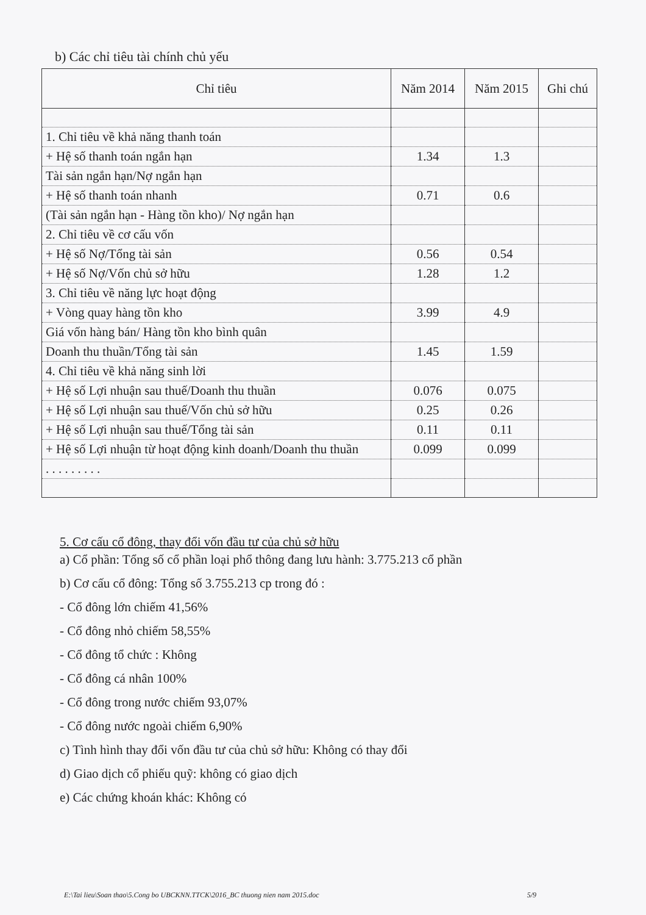b) Các chỉ tiêu tài chính chủ yếu
| Chỉ tiêu | Năm 2014 | Năm 2015 | Ghi chú |
| --- | --- | --- | --- |
| 1. Chỉ tiêu về khả năng thanh toán | | | |
| + Hệ số thanh toán ngắn hạn | 1.34 | 1.3 | |
| Tài sản ngắn hạn/Nợ ngắn hạn | | | |
| + Hệ số thanh toán nhanh | 0.71 | 0.6 | |
| (Tài sản ngắn hạn - Hàng tồn kho)/ Nợ ngắn hạn | | | |
| 2. Chỉ tiêu về cơ cấu vốn | | | |
| + Hệ số Nợ/Tổng tài sản | 0.56 | 0.54 | |
| + Hệ số Nợ/Vốn chủ sở hữu | 1.28 | 1.2 | |
| 3. Chỉ tiêu về năng lực hoạt động | | | |
| + Vòng quay hàng tồn kho | 3.99 | 4.9 | |
| Giá vốn hàng bán/ Hàng tồn kho bình quân | | | |
| Doanh thu thuần/Tổng tài sản | 1.45 | 1.59 | |
| 4. Chỉ tiêu về khả năng sinh lời | | | |
| + Hệ số Lợi nhuận sau thuế/Doanh thu thuần | 0.076 | 0.075 | |
| + Hệ số Lợi nhuận sau thuế/Vốn chủ sở hữu | 0.25 | 0.26 | |
| + Hệ số Lợi nhuận sau thuế/Tổng tài sản | 0.11 | 0.11 | |
| + Hệ số Lợi nhuận từ hoạt động kinh doanh/Doanh thu thuần | 0.099 | 0.099 | |
| . . . . . . . . . | | | |
5. Cơ cấu cổ đông, thay đổi vốn đầu tư của chủ sở hữu
a) Cổ phần: Tổng số cổ phần loại phổ thông đang lưu hành: 3.775.213 cổ phần
b) Cơ cấu cổ đông: Tổng số 3.755.213 cp trong đó :
- Cổ đông lớn chiếm 41,56%
- Cổ đông nhỏ chiếm 58,55%
- Cổ đông tổ chức : Không
- Cổ đông cá nhân 100%
- Cổ đông trong nước chiếm 93,07%
- Cổ đông nước ngoài chiếm 6,90%
c) Tình hình thay đổi vốn đầu tư của chủ sở hữu: Không có thay đổi
d) Giao dịch cổ phiếu quỹ: không có giao dịch
e) Các chứng khoán khác: Không có
E:\Tai lieu\Soan thao\5.Cong bo UBCKNN.TTCK\2016_BC thuong nien nam 2015.doc 5/9